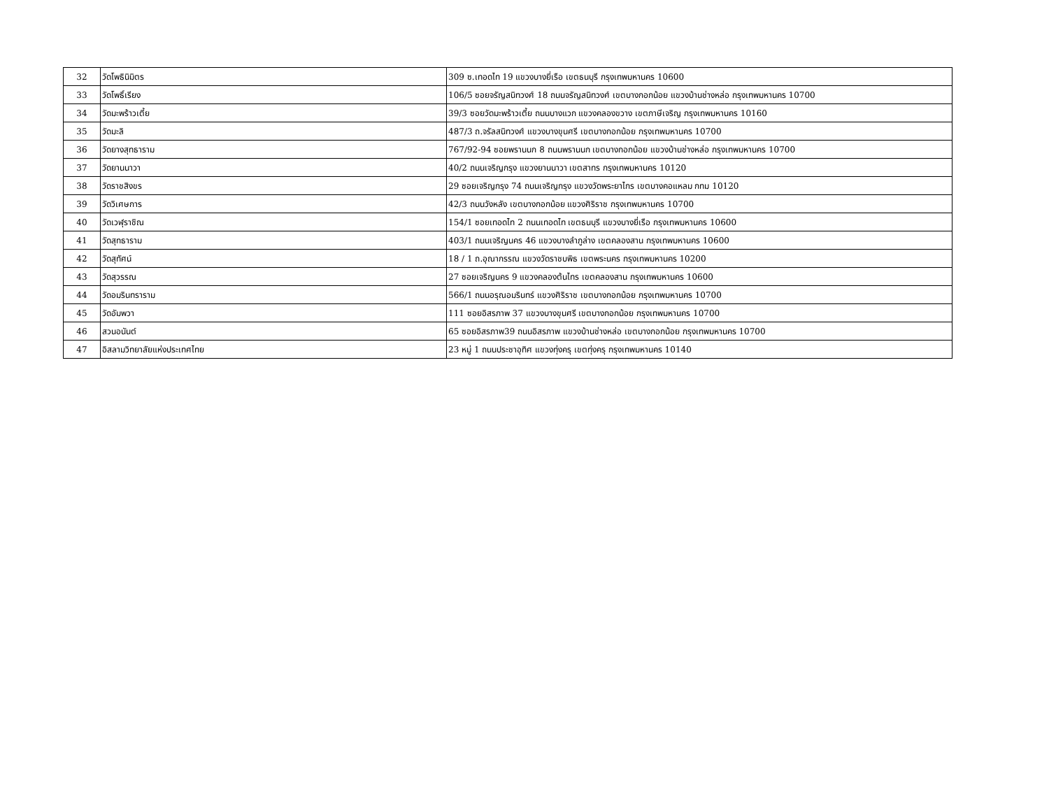| 32 | วัดโพธินิมิตร | 309 ซ.เทอดไท 19 แขวงบางยี่เรือ เขตธนบุรี กรุงเทพมหานคร 10600 |
| 33 | วัดโพธิ์เรียง | 106/5 ซอยจรัญสนิทวงศ์ 18 ถนนจรัญสนิทวงศ์ เขตบางกอกน้อย แขวงบ้านช่างหล่อ กรุงเทพมหานคร 10700 |
| 34 | วัดมะพร้าวเตี้ย | 39/3 ซอยวัดมะพร้าวเตี้ย ถนนบางแวก แขวงคลองขวาง เขตภาษีเจริญ กรุงเทพมหานคร 10160 |
| 35 | วัดมะลิ | 487/3 ถ.จรัลสนิทวงศ์ แขวงบางขุนศรี เขตบางกอกน้อย กรุงเทพมหานคร 10700 |
| 36 | วัดยางสุทธาราม | 767/92-94 ซอยพรานนก 8 ถนนพรานนก เขตบางกอกน้อย แขวงบ้านช่างหล่อ กรุงเทพมหานคร 10700 |
| 37 | วัดยานนาวา | 40/2 ถนนเจริญกรุง แขวงยานนาวา เขตสาทร กรุงเทพมหานคร 10120 |
| 38 | วัดราชสิงขร | 29 ซอยเจริญกรุง 74 ถนนเจริญกรุง แขวงวัดพระยาไกร เขตบางคอแหลม กทม 10120 |
| 39 | วัดวิเศษการ | 42/3 ถนนวังหลัง เขตบางกอกน้อย แขวงศิริราช กรุงเทพมหานคร 10700 |
| 40 | วัดเวฬุราชิณ | 154/1 ซอยเทอดไท 2 ถนนเทอดไท เขตธนบุรี แขวงบางยี่เรือ กรุงเทพมหานคร 10600 |
| 41 | วัดสุทธาราม | 403/1 ถนนเจริญนคร 46 แขวงบางลำภูล่าง เขตคลองสาน กรุงเทพมหานคร 10600 |
| 42 | วัดสุทัศน์ | 18 / 1 ถ.อุณากรรณ แขวงวัดราชบพิธ เขตพระนคร กรุงเทพมหานคร 10200 |
| 43 | วัดสุวรรณ | 27 ซอยเจริญนคร 9 แขวงคลองต้นไทร เขตคลองสาน กรุงเทพมหานคร 10600 |
| 44 | วัดอมรินทราราม | 566/1 ถนนอรุณอมรินทร์ แขวงศิริราช เขตบางกอกน้อย กรุงเทพมหานคร 10700 |
| 45 | วัดอัมพวา | 111 ซอยอิสรภาพ 37 แขวงบางขุนศรี เขตบางกอกน้อย กรุงเทพมหานคร 10700 |
| 46 | สวนอนันต์ | 65 ซอยอิสรภาพ39 ถนนอิสรภาพ แขวงบ้านช่างหล่อ เขตบางกอกน้อย กรุงเทพมหานคร 10700 |
| 47 | อิสลามวิทยาลัยแห่งประเทศไทย | 23 หมู่ 1 ถนนประชาอุทิศ แขวงทุ่งครุ เขตทุ่งครุ กรุงเทพมหานคร 10140 |